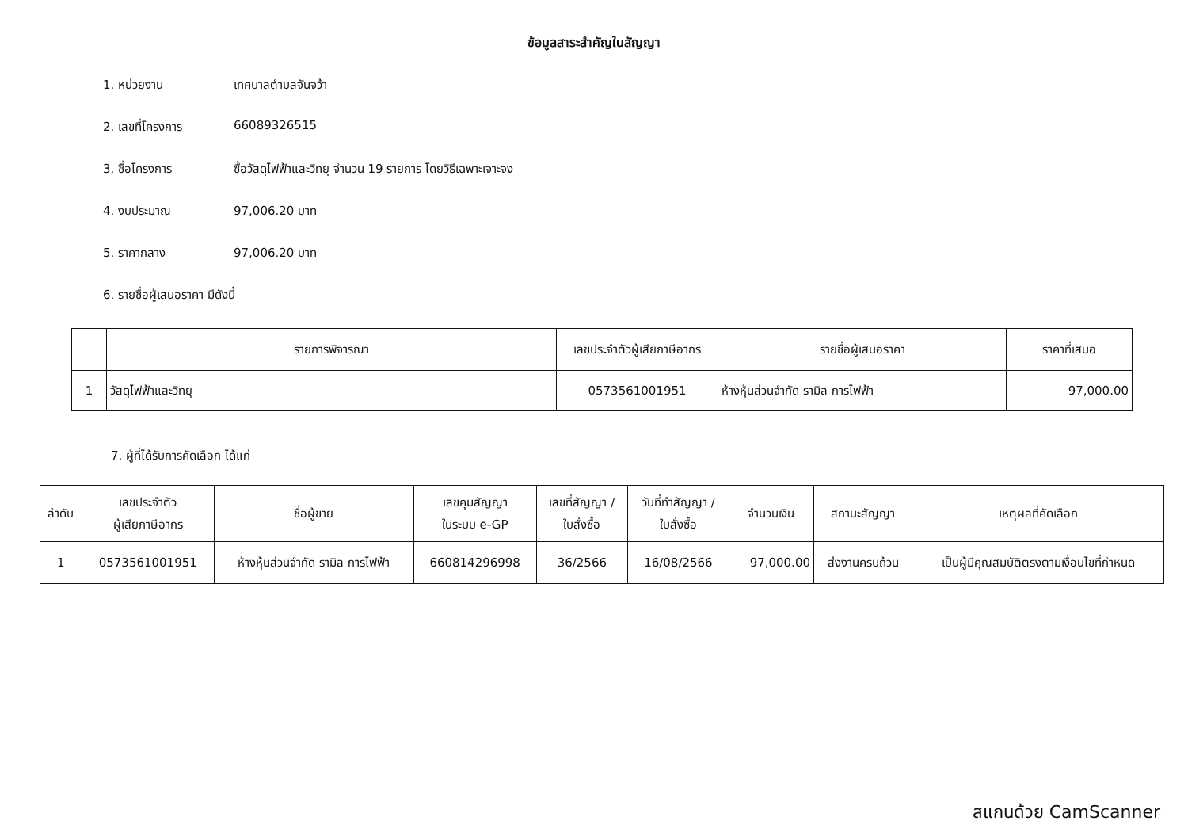ข้อมูลสาระสำคัญในสัญญา
1. หน่วยงาน เทศบาลตำบลจันจว้า
2. เลขที่โครงการ 66089326515
3. ชื่อโครงการ ซื้อวัสดุไฟฟ้าและวิทยุ จำนวน 19 รายการ โดยวิธีเฉพาะเจาะจง
4. งบประมาณ 97,006.20 บาท
5. ราคากลาง 97,006.20 บาท
6. รายชื่อผู้เสนอราคา มีดังนี้
| | รายการพิจารณา | เลขประจำตัวผู้เสียภาษีอากร | รายชื่อผู้เสนอราคา | ราคาที่เสนอ |
| --- | --- | --- | --- | --- |
| 1 | วัสดุไฟฟ้าและวิทยุ | 0573561001951 | ห้างหุ้นส่วนจำกัด รามิล การไฟฟ้า | 97,000.00 |
7. ผู้ที่ได้รับการคัดเลือก ได้แก่
| ลำดับ | เลขประจำตัว ผู้เสียภาษีอากร | ชื่อผู้ขาย | เลขคุมสัญญา ในระบบ e-GP | เลขที่สัญญา / ใบสั่งซื้อ | วันที่ทำสัญญา / ใบสั่งซื้อ | จำนวนเงิน | สถานะสัญญา | เหตุผลที่คัดเลือก |
| --- | --- | --- | --- | --- | --- | --- | --- | --- |
| 1 | 0573561001951 | ห้างหุ้นส่วนจำกัด รามิล การไฟฟ้า | 660814296998 | 36/2566 | 16/08/2566 | 97,000.00 | ส่งงานครบถ้วน | เป็นผู้มีคุณสมบัติตรงตามเงื่อนไขที่กำหนด |
สแกนด้วย CamScanner